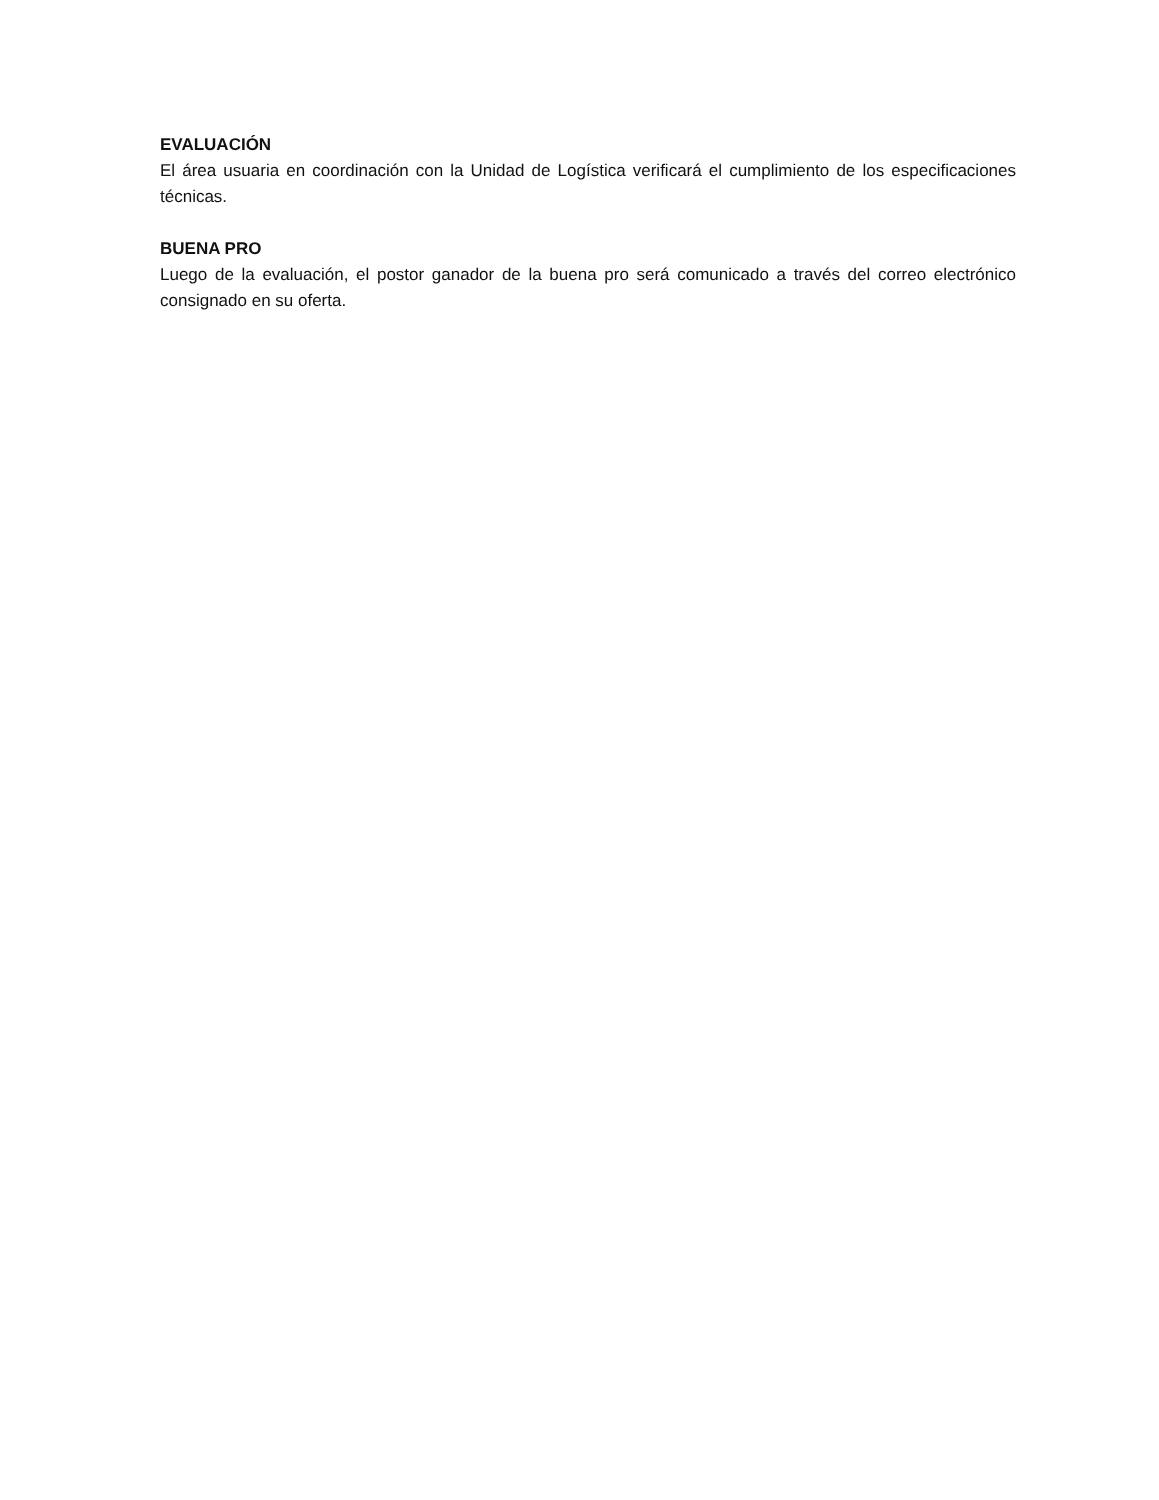EVALUACIÓN
El área usuaria en coordinación con la Unidad de Logística verificará el cumplimiento de los especificaciones técnicas.
BUENA PRO
Luego de la evaluación, el postor ganador de la buena pro será comunicado a través del correo electrónico consignado en su oferta.